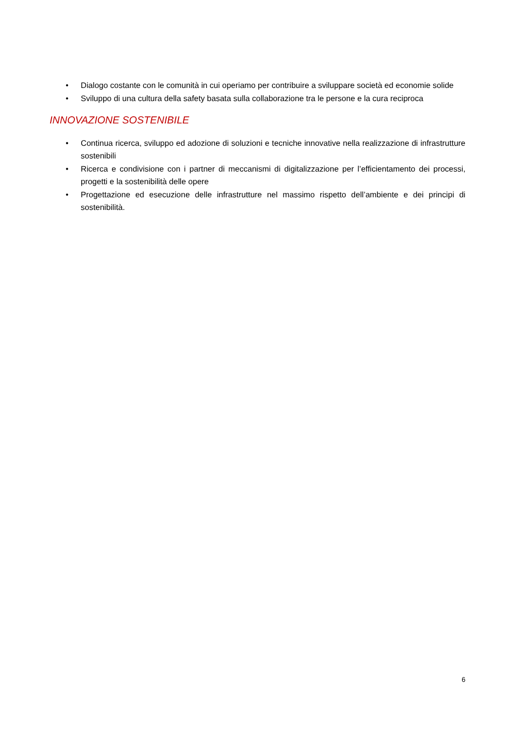• Dialogo costante con le comunità in cui operiamo per contribuire a sviluppare società ed economie solide
• Sviluppo di una cultura della safety basata sulla collaborazione tra le persone e la cura reciproca
INNOVAZIONE SOSTENIBILE
• Continua ricerca, sviluppo ed adozione di soluzioni e tecniche innovative nella realizzazione di infrastrutture sostenibili
• Ricerca e condivisione con i partner di meccanismi di digitalizzazione per l’efficientamento dei processi, progetti e la sostenibilità delle opere
• Progettazione ed esecuzione delle infrastrutture nel massimo rispetto dell’ambiente e dei principi di sostenibilità.
6